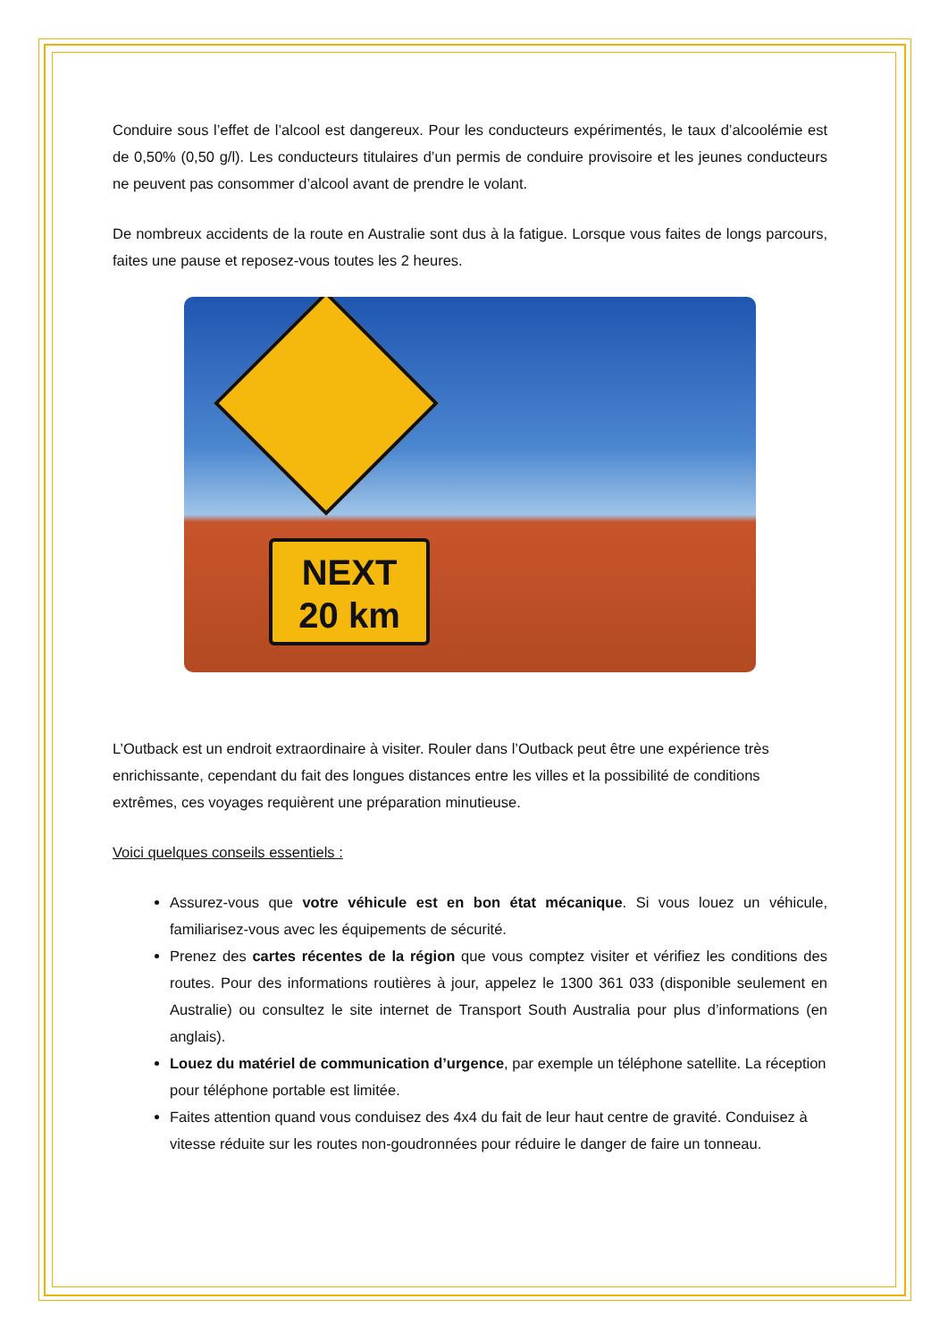Conduire sous l’effet de l’alcool est dangereux. Pour les conducteurs expérimentés, le taux d’alcoolémie est de 0,50% (0,50 g/l). Les conducteurs titulaires d’un permis de conduire provisoire et les jeunes conducteurs ne peuvent pas consommer d’alcool avant de prendre le volant.
De nombreux accidents de la route en Australie sont dus à la fatigue. Lorsque vous faites de longs parcours, faites une pause et reposez-vous toutes les 2 heures.
NEXT
20 km
L’Outback est un endroit extraordinaire à visiter. Rouler dans l’Outback peut être une expérience très enrichissante, cependant du fait des longues distances entre les villes et la possibilité de conditions extrêmes, ces voyages requièrent une préparation minutieuse.
Voici quelques conseils essentiels :
Assurez-vous que votre véhicule est en bon état mécanique. Si vous louez un véhicule, familiarisez-vous avec les équipements de sécurité.
Prenez des cartes récentes de la région que vous comptez visiter et vérifiez les conditions des routes. Pour des informations routières à jour, appelez le 1300 361 033 (disponible seulement en Australie) ou consultez le site internet de Transport South Australia pour plus d’informations (en anglais).
Louez du matériel de communication d’urgence, par exemple un téléphone satellite. La réception pour téléphone portable est limitée.
Faites attention quand vous conduisez des 4x4 du fait de leur haut centre de gravité. Conduisez à vitesse réduite sur les routes non-goudronnées pour réduire le danger de faire un tonneau.